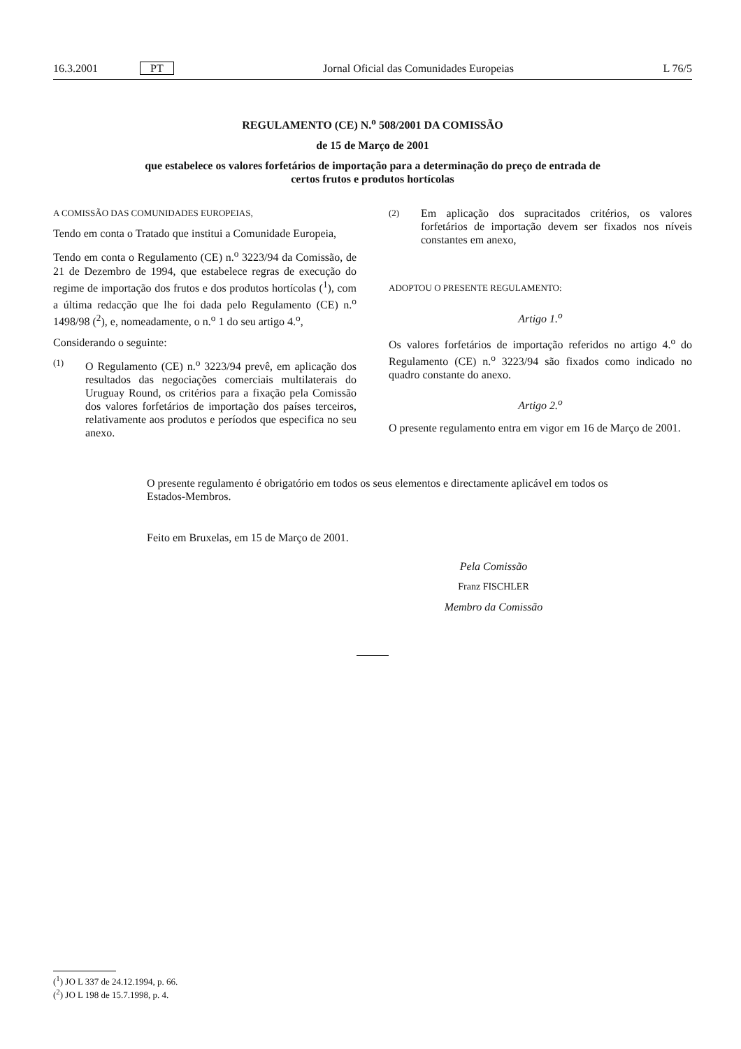16.3.2001 PT Jornal Oficial das Comunidades Europeias L 76/5
REGULAMENTO (CE) N.<sup>o</sup> 508/2001 DA COMISSÃO
de 15 de Março de 2001
que estabelece os valores forfetários de importação para a determinação do preço de entrada de
certos frutos e produtos hortícolas
A COMISSÃO DAS COMUNIDADES EUROPEIAS,
Tendo em conta o Tratado que institui a Comunidade Europeia,
Tendo em conta o Regulamento (CE) n.<sup>o</sup> 3223/94 da Comissão, de 21 de Dezembro de 1994, que estabelece regras de execução do regime de importação dos frutos e dos produtos hortícolas (<sup>1</sup>), com a última redacção que lhe foi dada pelo Regulamento (CE) n.<sup>o</sup> 1498/98 (<sup>2</sup>), e, nomeadamente, o n.<sup>o</sup> 1 do seu artigo 4.<sup>o</sup>,
Considerando o seguinte:
(1) O Regulamento (CE) n.<sup>o</sup> 3223/94 prevê, em aplicação dos resultados das negociações comerciais multilaterais do Uruguay Round, os critérios para a fixação pela Comissão dos valores forfetários de importação dos países terceiros, relativamente aos produtos e períodos que especifica no seu anexo.
(2) Em aplicação dos supracitados critérios, os valores forfetários de importação devem ser fixados nos níveis constantes em anexo,
ADOPTOU O PRESENTE REGULAMENTO:
Artigo 1.<sup>o</sup>
Os valores forfetários de importação referidos no artigo 4.<sup>o</sup> do Regulamento (CE) n.<sup>o</sup> 3223/94 são fixados como indicado no quadro constante do anexo.
Artigo 2.<sup>o</sup>
O presente regulamento entra em vigor em 16 de Março de 2001.
O presente regulamento é obrigatório em todos os seus elementos e directamente aplicável em todos os Estados-Membros.
Feito em Bruxelas, em 15 de Março de 2001.
Pela Comissão
Franz FISCHLER
Membro da Comissão
(<sup>1</sup>) JO L 337 de 24.12.1994, p. 66.
(<sup>2</sup>) JO L 198 de 15.7.1998, p. 4.